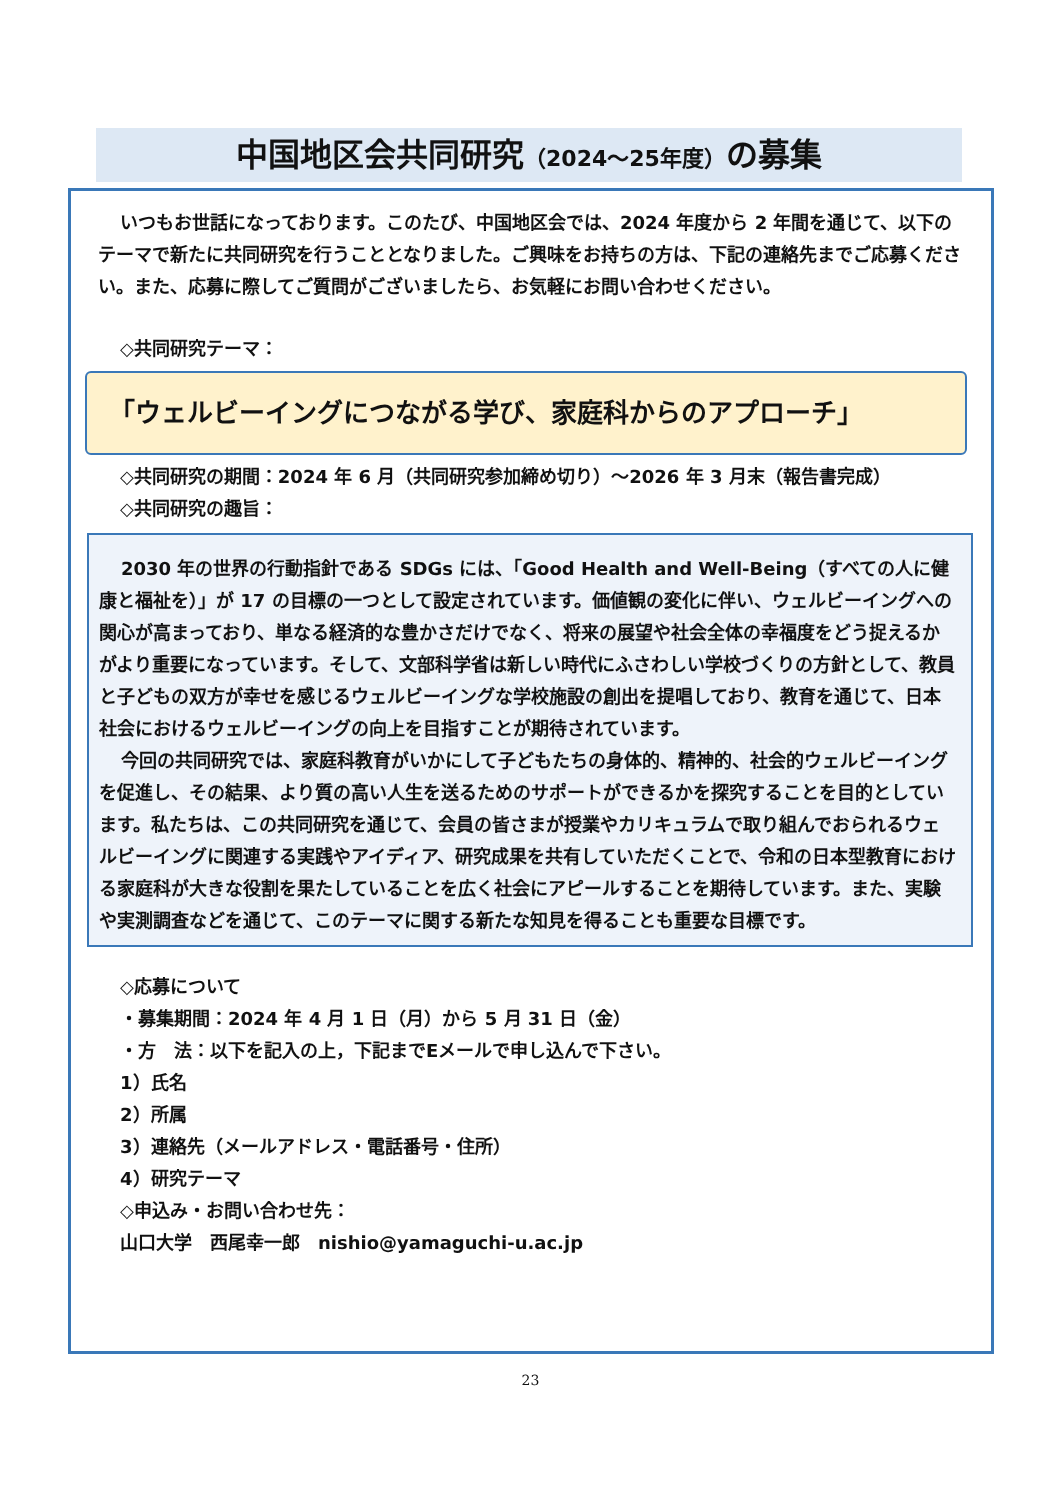中国地区会共同研究（2024〜25年度）の募集
いつもお世話になっております。このたび、中国地区会では、2024 年度から 2 年間を通じて、以下のテーマで新たに共同研究を行うこととなりました。ご興味をお持ちの方は、下記の連絡先までご応募ください。また、応募に際してご質問がございましたら、お気軽にお問い合わせください。
◇共同研究テーマ：
「ウェルビーイングにつながる学び、家庭科からのアプローチ」
◇共同研究の期間：2024 年 6 月（共同研究参加締め切り）〜2026 年 3 月末（報告書完成）
◇共同研究の趣旨：
2030 年の世界の行動指針である SDGs には、「Good Health and Well-Being（すべての人に健康と福祉を）」が 17 の目標の一つとして設定されています。価値観の変化に伴い、ウェルビーイングへの関心が高まっており、単なる経済的な豊かさだけでなく、将来の展望や社会全体の幸福度をどう捉えるかがより重要になっています。そして、文部科学省は新しい時代にふさわしい学校づくりの方針として、教員と子どもの双方が幸せを感じるウェルビーイングな学校施設の創出を提唱しており、教育を通じて、日本社会におけるウェルビーイングの向上を目指すことが期待されています。
今回の共同研究では、家庭科教育がいかにして子どもたちの身体的、精神的、社会的ウェルビーイングを促進し、その結果、より質の高い人生を送るためのサポートができるかを探究することを目的としています。私たちは、この共同研究を通じて、会員の皆さまが授業やカリキュラムで取り組んでおられるウェルビーイングに関連する実践やアイディア、研究成果を共有していただくことで、令和の日本型教育における家庭科が大きな役割を果たしていることを広く社会にアピールすることを期待しています。また、実験や実測調査などを通じて、このテーマに関する新たな知見を得ることも重要な目標です。
◇応募について
・募集期間：2024 年 4 月 1 日（月）から 5 月 31 日（金）
・方　法：以下を記入の上，下記までEメールで申し込んで下さい。
1）氏名
2）所属
3）連絡先（メールアドレス・電話番号・住所）
4）研究テーマ
◇申込み・お問い合わせ先：
山口大学　西尾幸一郎　nishio@yamaguchi-u.ac.jp
23